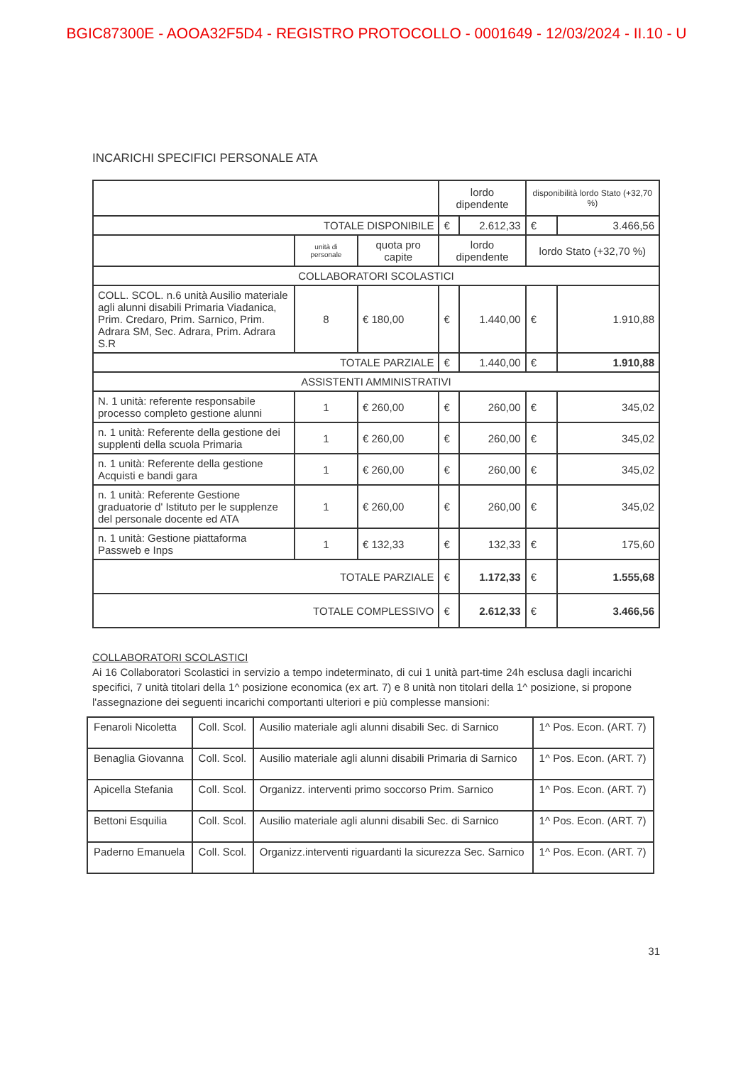BGIC87300E - AOOA32F5D4 - REGISTRO PROTOCOLLO - 0001649 - 12/03/2024 - II.10 - U
INCARICHI SPECIFICI PERSONALE ATA
| | | | lordo dipendente | | disponibilità lordo Stato (+32,70 %) | |
| TOTALE DISPONIBILE | | | € | 2.612,33 | € | 3.466,56 |
| | unità di personale | quota pro capite | lordo dipendente | | lordo Stato (+32,70 %) | |
| COLLABORATORI SCOLASTICI | | | | | | |
| COLL. SCOL. n.6 unità Ausilio materiale agli alunni disabili Primaria Viadanica, Prim. Credaro, Prim. Sarnico, Prim. Adrara SM, Sec. Adrara, Prim. Adrara S.R | 8 | € 180,00 | € | 1.440,00 | € | 1.910,88 |
| TOTALE PARZIALE | | | € | 1.440,00 | € | 1.910,88 |
| ASSISTENTI AMMINISTRATIVI | | | | | | |
| N. 1 unità: referente responsabile processo completo gestione alunni | 1 | € 260,00 | € | 260,00 | € | 345,02 |
| n. 1 unità: Referente della gestione dei supplenti della scuola Primaria | 1 | € 260,00 | € | 260,00 | € | 345,02 |
| n. 1 unità: Referente della gestione Acquisti e bandi gara | 1 | € 260,00 | € | 260,00 | € | 345,02 |
| n. 1 unità: Referente Gestione graduatorie d' Istituto per le supplenze del personale docente ed ATA | 1 | € 260,00 | € | 260,00 | € | 345,02 |
| n. 1 unità: Gestione piattaforma Passweb e Inps | 1 | € 132,33 | € | 132,33 | € | 175,60 |
| TOTALE PARZIALE | | | € | 1.172,33 | € | 1.555,68 |
| TOTALE COMPLESSIVO | | | € | 2.612,33 | € | 3.466,56 |
COLLABORATORI SCOLASTICI
Ai 16 Collaboratori Scolastici in servizio a tempo indeterminato, di cui 1 unità part-time 24h esclusa dagli incarichi specifici, 7 unità titolari della 1^ posizione economica (ex art. 7) e 8 unità non titolari della 1^ posizione, si propone l'assegnazione dei seguenti incarichi comportanti ulteriori e più complesse mansioni:
| Fenaroli Nicoletta | Coll. Scol. | Ausilio materiale agli alunni disabili Sec. di Sarnico | 1^ Pos. Econ. (ART. 7) |
| Benaglia Giovanna | Coll. Scol. | Ausilio materiale agli alunni disabili Primaria di Sarnico | 1^ Pos. Econ. (ART. 7) |
| Apicella Stefania | Coll. Scol. | Organizz. interventi primo soccorso Prim. Sarnico | 1^ Pos. Econ. (ART. 7) |
| Bettoni Esquilia | Coll. Scol. | Ausilio materiale agli alunni disabili Sec. di Sarnico | 1^ Pos. Econ. (ART. 7) |
| Paderno Emanuela | Coll. Scol. | Organizz.interventi riguardanti la sicurezza Sec. Sarnico | 1^ Pos. Econ. (ART. 7) |
31